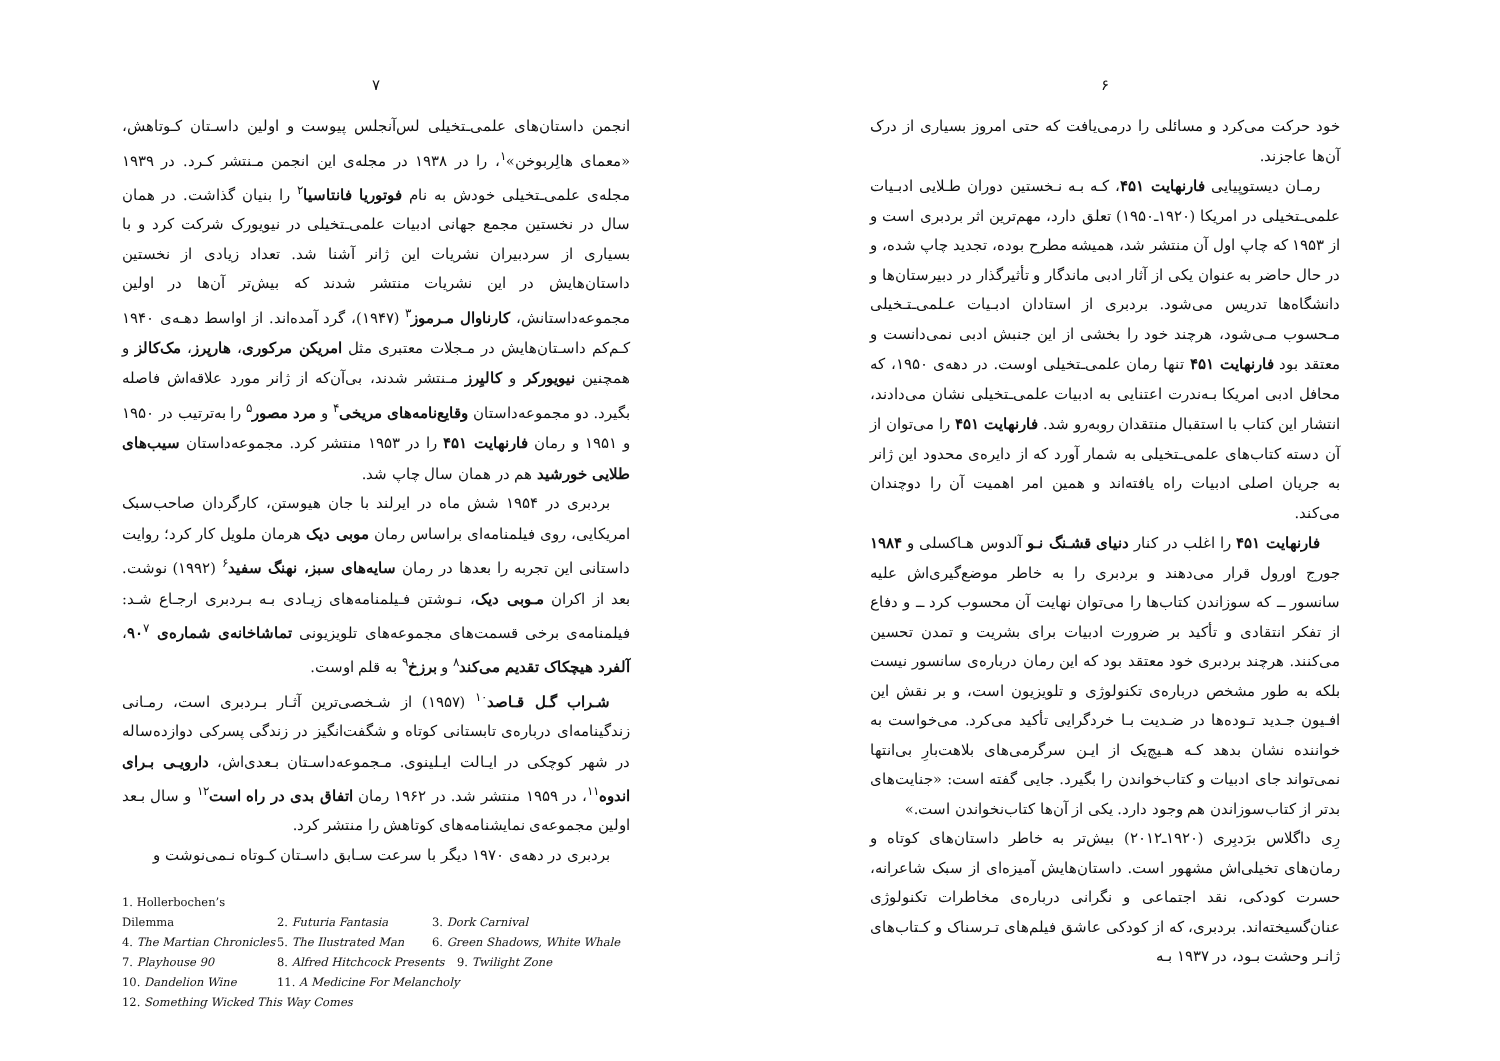۶
خود حرکت می‌کرد و مسائلی را درمی‌یافت که حتی امروز بسیاری از درک آن‌ها عاجزند.
رمـان دیستوپیایی فارنهایت ۴۵۱، کـه بـه نـخستین دوران طـلایی ادبـیات علمی‌ـتخیلی در امریکا (۱۹۲۰ـ۱۹۵۰) تعلق دارد، مهم‌ترین اثر بردبری است و از ۱۹۵۳ که چاپ اول آن منتشر شد، همیشه مطرح بوده، تجدید چاپ شده، و در حال حاضر به عنوان یکی از آثار ادبی ماندگار و تأثیرگذار در دبیرستان‌ها و دانشگاه‌ها تدریس می‌شود. بردبری از استادان ادبـیات عـلمی‌ـتـخیلی مـحسوب مـی‌شود، هرچند خود را بخشی از این جنبش ادبی نمی‌دانست و معتقد بود فارنهایت ۴۵۱ تنها رمان علمی‌ـتخیلی اوست. در دهه‌ی ۱۹۵۰، که محافل ادبی امریکا بـه‌ندرت اعتنایی به ادبیات علمی‌ـتخیلی نشان می‌دادند، انتشار این کتاب با استقبال منتقدان روبه‌رو شد. فارنهایت ۴۵۱ را می‌توان از آن دسته کتاب‌های علمی‌ـتخیلی به شمار آورد که از دایره‌ی محدود این ژانر به جریان اصلی ادبیات راه یافته‌اند و همین امر اهمیت آن را دوچندان می‌کند.
فارنهایت ۴۵۱ را اغلب در کنار دنیای قشـنگ نـو آلدوس هـاکسلی و ۱۹۸۴ جورج اورول قرار می‌دهند و بردبری را به خاطر موضع‌گیری‌اش علیه سانسور ــ که سوزاندن کتاب‌ها را می‌توان نهایت آن محسوب کرد ــ و دفاع از تفکر انتقادی و تأکید بر ضرورت ادبیات برای بشریت و تمدن تحسین می‌کنند. هرچند بردبری خود معتقد بود که این رمان درباره‌ی سانسور نیست بلکه به طور مشخص درباره‌ی تکنولوژی و تلویزیون است، و بر نقش این افـیون جـدید تـوده‌ها در ضـدیت بـا خردگرایی تأکید می‌کرد. می‌خواست به خواننده نشان بدهد کـه هـیچ‌یک از ایـن سرگرمی‌های بلاهت‌بارِ بی‌انتها نمی‌تواند جای ادبیات و کتاب‌خواندن را بگیرد. جایی گفته است: «جنایت‌های بدتر از کتاب‌سوزاندن هم وجود دارد. یکی از آن‌ها کتاب‌نخواندن است.»
رِی داگلاس برَدبِری (۱۹۲۰ـ۲۰۱۲) بیش‌تر به خاطر داستان‌های کوتاه و رمان‌های تخیلی‌اش مشهور است. داستان‌هایش آمیزه‌ای از سبک شاعرانه، حسرت کودکی، نقد اجتماعی و نگرانی درباره‌ی مخاطرات تکنولوژی عنان‌گسیخته‌اند. بردبری، که از کودکی عاشق فیلم‌های تـرسناک و کـتاب‌های ژانـر وحشت بـود، در ۱۹۳۷ بـه
۷
انجمن داستان‌های علمی‌ـتخیلی لس‌آنجلس پیوست و اولین داسـتان کـوتاهش، «معمای هالِربوخن»<sup>۱</sup>، را در ۱۹۳۸ در مجله‌ی این انجمن مـنتشر کـرد. در ۱۹۳۹ مجله‌ی علمی‌ـتخیلی خودش به نام فوتوریا فانتاسیا<sup>۲</sup> را بنیان گذاشت. در همان سال در نخستین مجمع جهانی ادبیات علمی‌ـتخیلی در نیویورک شرکت کرد و با بسیاری از سردبیران نشریات این ژانر آشنا شد. تعداد زیادی از نخستین داستان‌هایش در این نشریات منتشر شدند که بیش‌تر آن‌ها در اولین مجموعه‌داستانش، کارناوال مـرموز<sup>۳</sup> (۱۹۴۷)، گرد آمده‌اند. از اواسط دهـه‌ی ۱۹۴۰ کـم‌کم داسـتان‌هایش در مـجلات معتبری مثل امریکن مرکوری، هارپرز، مک‌کالز و همچنین نیویورکر و کالیِرز مـنتشر شدند، بی‌آن‌که از ژانر مورد علاقه‌اش فاصله بگیرد. دو مجموعه‌داستان وقایع‌نامه‌های مریخی<sup>۴</sup> و مرد مصور<sup>۵</sup> را به‌ترتیب در ۱۹۵۰ و ۱۹۵۱ و رمان فارنهایت ۴۵۱ را در ۱۹۵۳ منتشر کرد. مجموعه‌داستان سیب‌های طلایی خورشید هم در همان سال چاپ شد.
بردبری در ۱۹۵۴ شش ماه در ایرلند با جان هیوستن، کارگردان صاحب‌سبک امریکایی، روی فیلمنامه‌ای براساس رمان موبی دیک هرمان ملویل کار کرد؛ روایت داستانی این تجربه را بعدها در رمان سایه‌های سبز، نهنگ سفید<sup>۶</sup> (۱۹۹۲) نوشت. بعد از اکران مـوبی دیک، نـوشتن فـیلمنامه‌های زیـادی بـه بـردبری ارجـاع شـد: فیلمنامه‌ی برخی قسمت‌های مجموعه‌های تلویزیونی تماشاخانه‌ی شماره‌ی ۹۰<sup>۷</sup>، آلفرد هیچکاک تقدیم می‌کند<sup>۸</sup> و برزخ<sup>۹</sup> به قلم اوست.
شـراب گـل قـاصد<sup>۱۰</sup> (۱۹۵۷) از شـخصی‌ترین آثـار بـردبری است، رمـانی زندگینامه‌ای درباره‌ی تابستانی کوتاه و شگفت‌انگیز در زندگی پسرکی دوازده‌ساله در شهر کوچکی در ایـالت ایـلینوی. مـجموعه‌داسـتان بـعدی‌اش، دارویـی بـرای اندوه<sup>۱۱</sup>، در ۱۹۵۹ منتشر شد. در ۱۹۶۲ رمان اتفاق بدی در راه است<sup>۱۲</sup> و سال بـعد اولین مجموعه‌ی نمایشنامه‌های کوتاهش را منتشر کرد.
بردبری در دهه‌ی ۱۹۷۰ دیگر با سرعت سـابق داسـتان کـوتاه نـمی‌نوشت و
1. Hollerbochen’s Dilemma 2. Futuria Fantasia 3. Dork Carnival
4. The Martian Chronicles 5. The Ilustrated Man 6. Green Shadows, White Whale
7. Playhouse 90 8. Alfred Hitchcock Presents 9. Twilight Zone
10. Dandelion Wine 11. A Medicine For Melancholy
12. Something Wicked This Way Comes